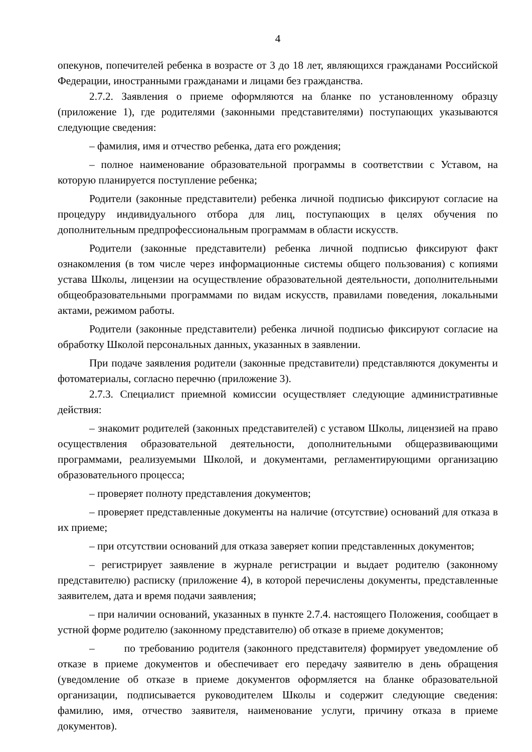4
опекунов, попечителей ребенка в возрасте от 3 до 18 лет, являющихся гражданами Российской Федерации, иностранными гражданами и лицами без гражданства.
2.7.2. Заявления о приеме оформляются на бланке по установленному образцу (приложение 1), где родителями (законными представителями) поступающих указываются следующие сведения:
– фамилия, имя и отчество ребенка, дата его рождения;
– полное наименование образовательной программы в соответствии с Уставом, на которую планируется поступление ребенка;
Родители (законные представители) ребенка личной подписью фиксируют согласие на процедуру индивидуального отбора для лиц, поступающих в целях обучения по дополнительным предпрофессиональным программам в области искусств.
Родители (законные представители) ребенка личной подписью фиксируют факт ознакомления (в том числе через информационные системы общего пользования) с копиями устава Школы, лицензии на осуществление образовательной деятельности, дополнительными общеобразовательными программами по видам искусств, правилами поведения, локальными актами, режимом работы.
Родители (законные представители) ребенка личной подписью фиксируют согласие на обработку Школой персональных данных, указанных в заявлении.
При подаче заявления родители (законные представители) представляются документы и фотоматериалы, согласно перечню (приложение 3).
2.7.3. Специалист приемной комиссии осуществляет следующие административные действия:
– знакомит родителей (законных представителей) с уставом Школы, лицензией на право осуществления образовательной деятельности, дополнительными общеразвивающими программами, реализуемыми Школой, и документами, регламентирующими организацию образовательного процесса;
– проверяет полноту представления документов;
– проверяет представленные документы на наличие (отсутствие) оснований для отказа в их приеме;
– при отсутствии оснований для отказа заверяет копии представленных документов;
– регистрирует заявление в журнале регистрации и выдает родителю (законному представителю) расписку (приложение 4), в которой перечислены документы, представленные заявителем, дата и время подачи заявления;
– при наличии оснований, указанных в пункте 2.7.4. настоящего Положения, сообщает в устной форме родителю (законному представителю) об отказе в приеме документов;
– по требованию родителя (законного представителя) формирует уведомление об отказе в приеме документов и обеспечивает его передачу заявителю в день обращения (уведомление об отказе в приеме документов оформляется на бланке образовательной организации, подписывается руководителем Школы и содержит следующие сведения: фамилию, имя, отчество заявителя, наименование услуги, причину отказа в приеме документов).